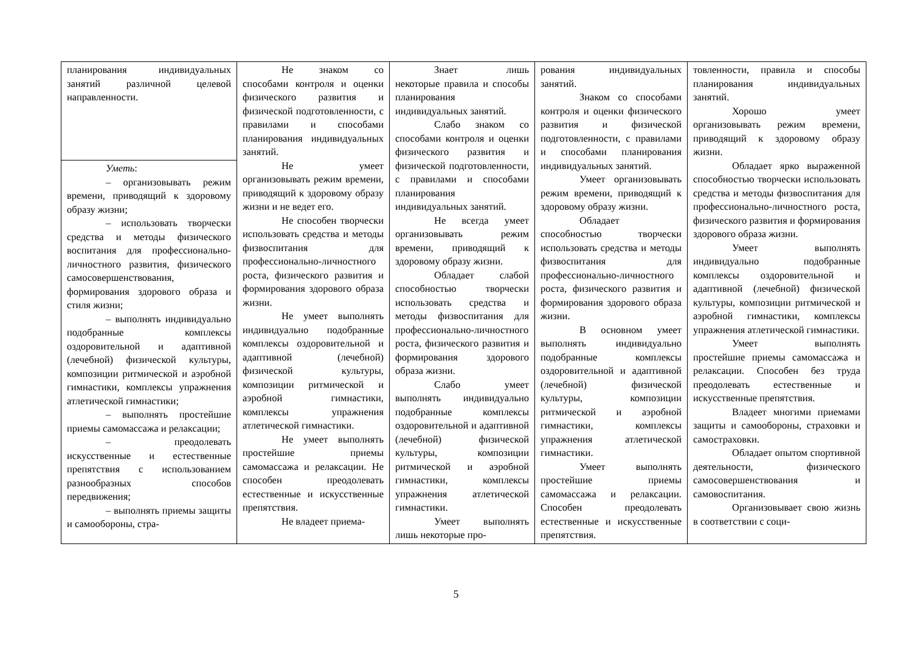| планирования индивидуальных занятий различной целевой направленности. | Не знаком со способами контроля и оценки физического развития и физической подготовленности, с правилами и способами планирования индивидуальных занятий. Не умеет организовывать режим времени, приводящий к здоровому образу жизни и не ведет его. Не способен творчески использовать средства и методы физвоспитания для профессионально-личностного роста, физического развития и формирования здорового образа жизни. Не умеет выполнять индивидуально подобранные комплексы оздоровительной и адаптивной (лечебной) физической культуры, композиции ритмической и аэробной гимнастики, комплексы упражнения атлетической гимнастики. Не умеет выполнять простейшие приемы самомассажа и релаксации. Не способен преодолевать естественные и искусственные препятствия. Не владеет приема- | Знает лишь некоторые правила и способы планирования индивидуальных занятий. Слабо знаком со способами контроля и оценки физического развития и физической подготовленности, с правилами и способами планирования индивидуальных занятий. Не всегда умеет организовывать режим времени, приводящий к здоровому образу жизни. Обладает слабой способностью творчески использовать средства и методы физвоспитания для профессионально-личностного роста, физического развития и формирования здорового образа жизни. Слабо умеет выполнять индивидуально подобранные комплексы оздоровительной и адаптивной (лечебной) физической культуры, композиции ритмической и аэробной гимнастики, комплексы упражнения атлетической гимнастики. Умеет выполнять лишь некоторые про- | рования индивидуальных занятий. Знаком со способами контроля и оценки физического развития и физической подготовленности, с правилами и способами планирования индивидуальных занятий. Умеет организовывать режим времени, приводящий к здоровому образу жизни. Обладает способностью творчески использовать средства и методы физвоспитания для профессионально-личностного роста, физического развития и формирования здорового образа жизни. В основном умеет выполнять индивидуально подобранные комплексы оздоровительной и адаптивной (лечебной) физической культуры, композиции ритмической и аэробной гимнастики, комплексы упражнения атлетической гимнастики. Умеет выполнять простейшие приемы самомассажа и релаксации. Способен преодолевать естественные и искусственные препятствия. | товленности, правила и способы планирования индивидуальных занятий. Хорошо умеет организовывать режим времени, приводящий к здоровому образу жизни. Обладает ярко выраженной способностью творчески использовать средства и методы физвоспитания для профессионально-личностного роста, физического развития и формирования здорового образа жизни. Умеет выполнять индивидуально подобранные комплексы оздоровительной и адаптивной (лечебной) физической культуры, композиции ритмической и аэробной гимнастики, комплексы упражнения атлетической гимнастики. Умеет выполнять простейшие приемы самомассажа и релаксации. Способен без труда преодолевать естественные и искусственные препятствия. Владеет многими приемами защиты и самообороны, страховки и самостраховки. Обладает опытом спортивной деятельности, физического самосовершенствования и самовоспитания. Организовывает свою жизнь в соответствии с соци- |
| Уметь : – организовывать режим времени, приводящий к здоровому образу жизни; – использовать творчески средства и методы физического воспитания для профессионально-личностного развития, физического самосовершенствования, формирования здорового образа и стиля жизни; – выполнять индивидуально подобранные комплексы оздоровительной и адаптивной (лечебной) физической культуры, композиции ритмической и аэробной гимнастики, комплексы упражнения атлетической гимнастики; – выполнять простейшие приемы самомассажа и релаксации; – преодолевать искусственные и естественные препятствия с использованием разнообразных способов передвижения; – выполнять приемы защиты и самообороны, стра- | | | | |
5